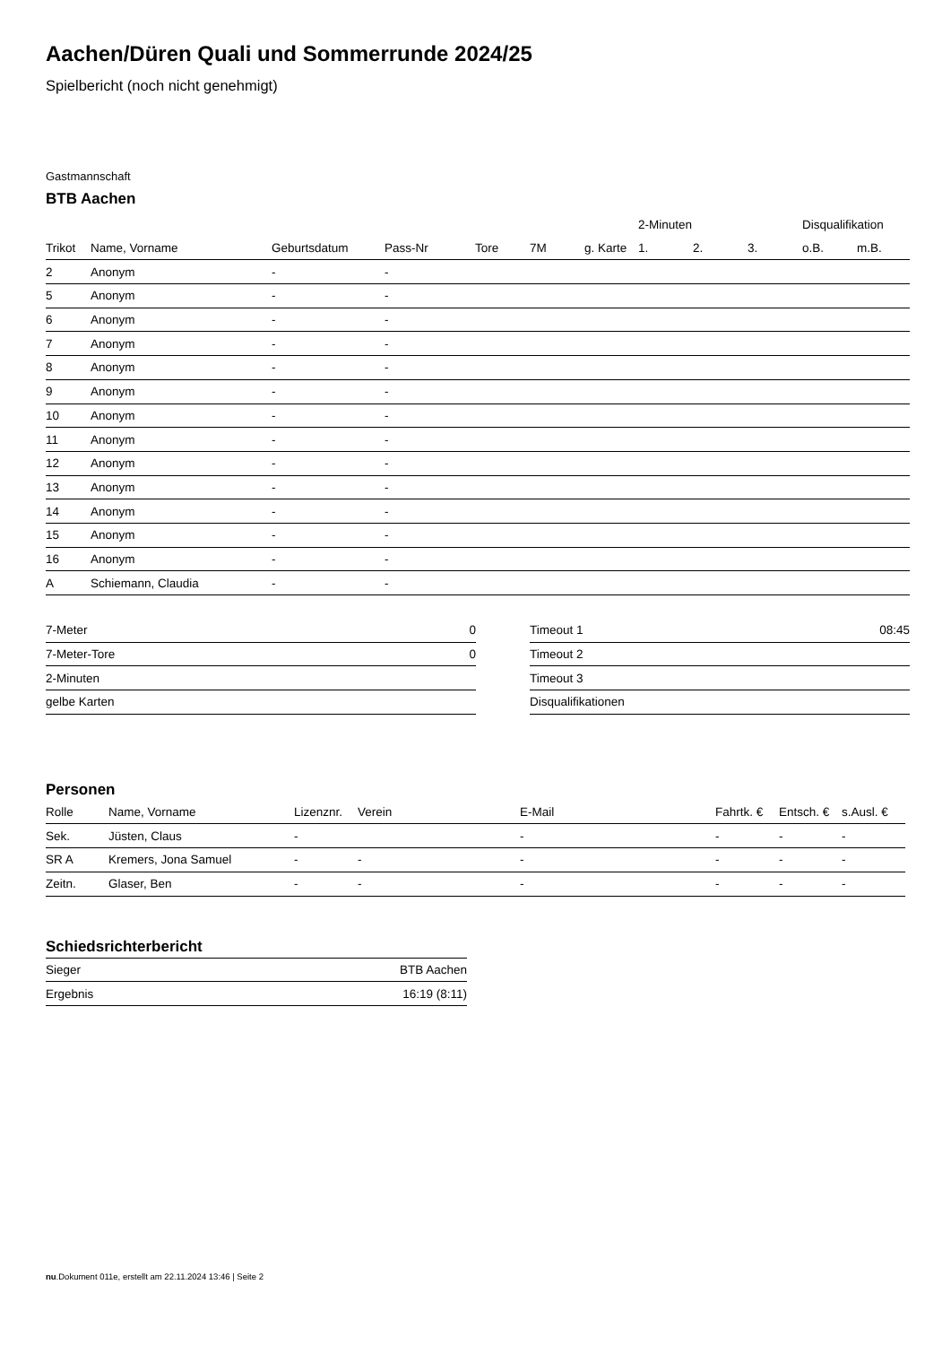Aachen/Düren Quali und Sommerrunde 2024/25
Spielbericht (noch nicht genehmigt)
Gastmannschaft
BTB Aachen
| | | | | | | | 2-Minuten | | | Disqualifikation | |
| --- | --- | --- | --- | --- | --- | --- | --- | --- | --- | --- | --- |
| Trikot | Name, Vorname | Geburtsdatum | Pass-Nr | Tore | 7M | g. Karte | 1. | 2. | 3. | o.B. | m.B. |
| 2 | Anonym | - | - | | | | | | | | |
| 5 | Anonym | - | - | | | | | | | | |
| 6 | Anonym | - | - | | | | | | | | |
| 7 | Anonym | - | - | | | | | | | | |
| 8 | Anonym | - | - | | | | | | | | |
| 9 | Anonym | - | - | | | | | | | | |
| 10 | Anonym | - | - | | | | | | | | |
| 11 | Anonym | - | - | | | | | | | | |
| 12 | Anonym | - | - | | | | | | | | |
| 13 | Anonym | - | - | | | | | | | | |
| 14 | Anonym | - | - | | | | | | | | |
| 15 | Anonym | - | - | | | | | | | | |
| 16 | Anonym | - | - | | | | | | | | |
| A | Schiemann, Claudia | - | - | | | | | | | | |
| 7-Meter | 0 |
| 7-Meter-Tore | 0 |
| 2-Minuten | |
| gelbe Karten | |
| Timeout 1 | 08:45 |
| Timeout 2 | |
| Timeout 3 | |
| Disqualifikationen | |
Personen
| Rolle | Name, Vorname | Lizenznr. | Verein | E-Mail | Fahrtk. € | Entsch. € | s.Ausl. € |
| --- | --- | --- | --- | --- | --- | --- | --- |
| Sek. | Jüsten, Claus | - | | - | - | - | - |
| SR A | Kremers, Jona Samuel | - | - | - | - | - | - |
| Zeitn. | Glaser, Ben | - | - | - | - | - | - |
Schiedsrichterbericht
| Sieger | BTB Aachen |
| Ergebnis | 16:19 (8:11) |
nu.Dokument 011e, erstellt am 22.11.2024 13:46 | Seite 2